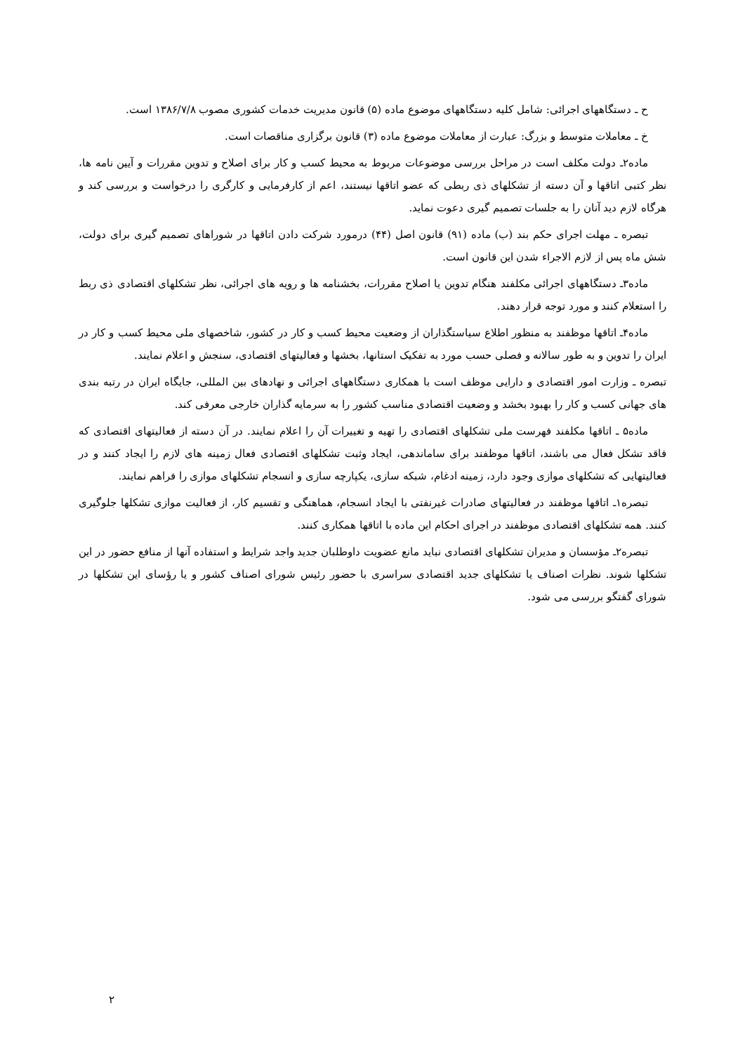ح ـ دستگاههای اجرائی: شامل کلیه دستگاههای موضوع ماده (۵) قانون مدیریت خدمات کشوری مصوب ۱۳۸۶/۷/۸ است.
خ ـ معاملات متوسط و بزرگ: عبارت از معاملات موضوع ماده (۳) قانون برگزاری مناقصات است.
ماده۲ـ دولت مکلف است در مراحل بررسی موضوعات مربوط به محیط کسب و کار برای اصلاح و تدوین مقررات و آیین نامه ها، نظر کتبی اتاقها و آن دسته از تشکلهای ذی ربطی که عضو اتاقها نیستند، اعم از کارفرمایی و کارگری را درخواست و بررسی کند و هرگاه لازم دید آنان را به جلسات تصمیم گیری دعوت نماید.
تبصره ـ مهلت اجرای حکم بند (ب) ماده (۹۱) قانون اصل (۴۴) درمورد شرکت دادن اتاقها در شوراهای تصمیم گیری برای دولت، شش ماه پس از لازم الاجراء شدن این قانون است.
ماده۳ـ دستگاههای اجرائی مکلفند هنگام تدوین یا اصلاح مقررات، بخشنامه ها و رویه های اجرائی، نظر تشکلهای اقتصادی ذی ربط را استعلام کنند و مورد توجه قرار دهند.
ماده۴ـ اتاقها موظفند به منظور اطلاع سیاستگذاران از وضعیت محیط کسب و کار در کشور، شاخصهای ملی محیط کسب و کار در ایران را تدوین و به طور سالانه و فصلی حسب مورد به تفکیک استانها، بخشها و فعالیتهای اقتصادی، سنجش و اعلام نمایند.
تبصره ـ وزارت امور اقتصادی و دارایی موظف است با همکاری دستگاههای اجرائی و نهادهای بین المللی، جایگاه ایران در رتبه بندی های جهانی کسب و کار را بهبود بخشد و وضعیت اقتصادی مناسب کشور را به سرمایه گذاران خارجی معرفی کند.
ماده۵ ـ اتاقها مکلفند فهرست ملی تشکلهای اقتصادی را تهیه و تغییرات آن را اعلام نمایند. در آن دسته از فعالیتهای اقتصادی که فاقد تشکل فعال می باشند، اتاقها موظفند برای ساماندهی، ایجاد وثبت تشکلهای اقتصادی فعال زمینه های لازم را ایجاد کنند و در فعالیتهایی که تشکلهای موازی وجود دارد، زمینه ادغام، شبکه سازی، یکپارچه سازی و انسجام تشکلهای موازی را فراهم نمایند.
تبصره۱ـ اتاقها موظفند در فعالیتهای صادرات غیرنفتی با ایجاد انسجام، هماهنگی و تقسیم کار، از فعالیت موازی تشکلها جلوگیری کنند. همه تشکلهای اقتصادی موظفند در اجرای احکام این ماده با اتاقها همکاری کنند.
تبصره۲ـ مؤسسان و مدیران تشکلهای اقتصادی نباید مانع عضویت داوطلبان جدید واجد شرایط و استفاده آنها از منافع حضور در این تشکلها شوند. نظرات اصناف یا تشکلهای جدید اقتصادی سراسری با حضور رئیس شورای اصناف کشور و یا رؤسای این تشکلها در شورای گفتگو بررسی می شود.
۲